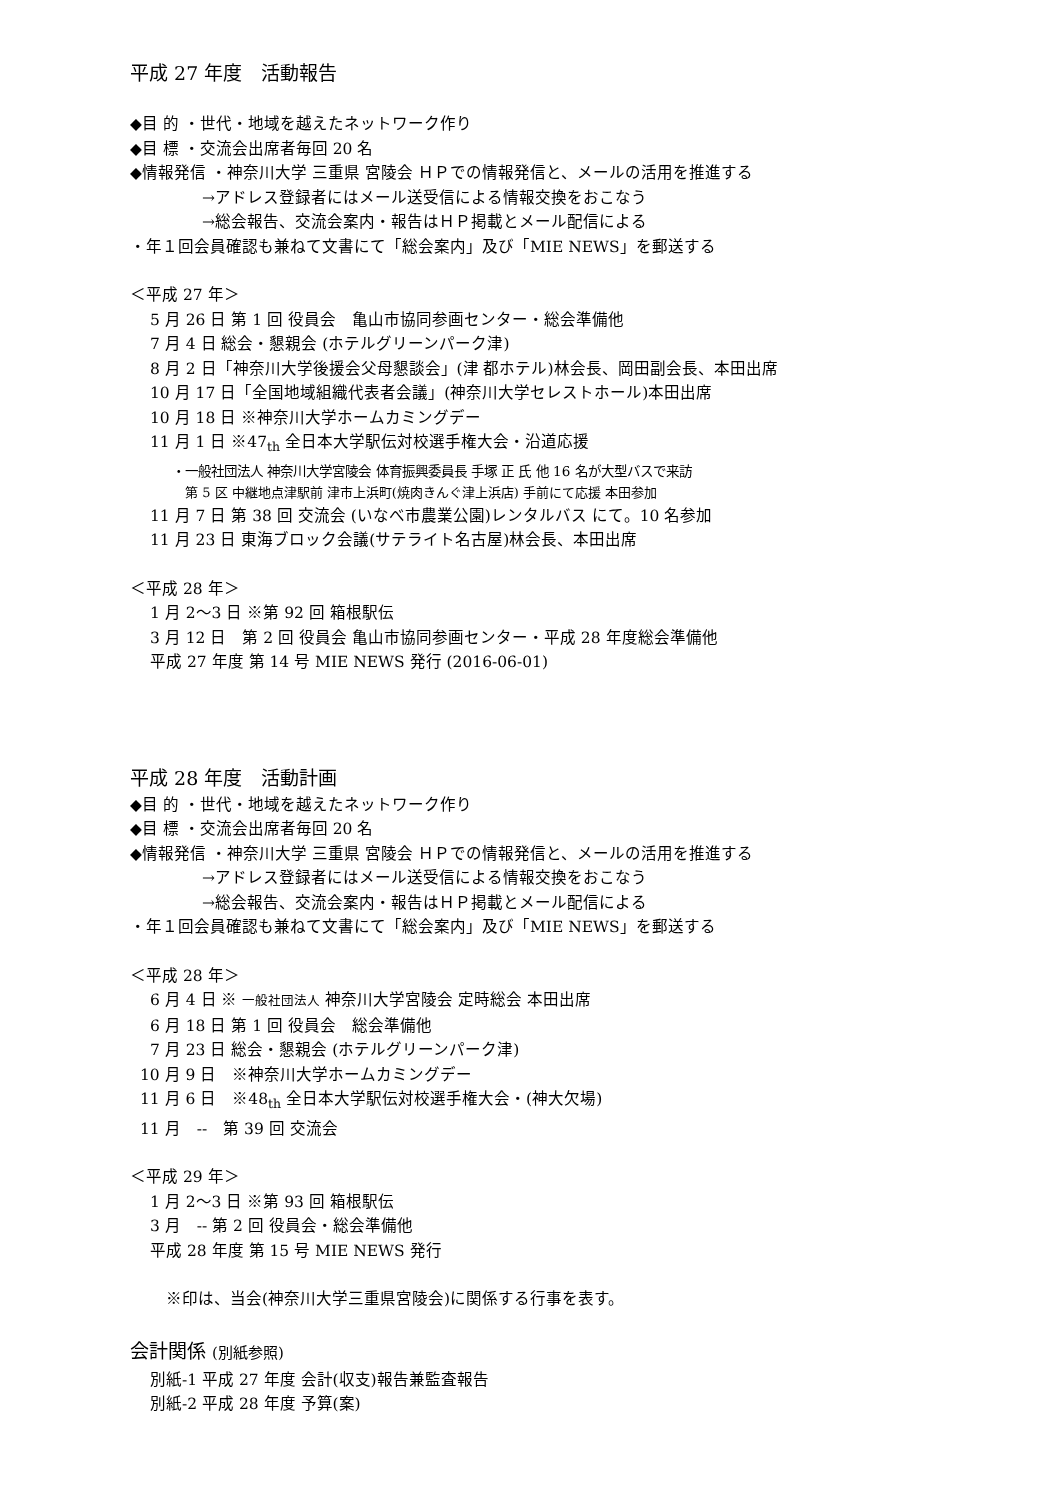平成 27 年度　活動報告
◆目 的 ・世代・地域を越えたネットワーク作り
◆目 標 ・交流会出席者毎回 20 名
◆情報発信 ・神奈川大学 三重県 宮陵会 ＨＰでの情報発信と、メールの活用を推進する
→アドレス登録者にはメール送受信による情報交換をおこなう
→総会報告、交流会案内・報告はＨＰ掲載とメール配信による
・年１回会員確認も兼ねて文書にて「総会案内」及び「MIE NEWS」を郵送する
＜平成 27 年＞
5 月 26 日 第 1 回 役員会　亀山市協同参画センター・総会準備他
7 月 4 日 総会・懇親会 (ホテルグリーンパーク津)
8 月 2 日「神奈川大学後援会父母懇談会」(津 都ホテル)林会長、岡田副会長、本田出席
10 月 17 日「全国地域組織代表者会議」(神奈川大学セレストホール)本田出席
10 月 18 日 ※神奈川大学ホームカミングデー
11 月 1 日 ※47<sub>th</sub> 全日本大学駅伝対校選手権大会・沿道応援
・一般社団法人 神奈川大学宮陵会 体育振興委員長 手塚 正 氏 他 16 名が大型バスで来訪
第 5 区 中継地点津駅前 津市上浜町(焼肉きんぐ津上浜店) 手前にて応援 本田参加
11 月 7 日 第 38 回 交流会 (いなべ市農業公園)レンタルバス にて。10 名参加
11 月 23 日 東海ブロック会議(サテライト名古屋)林会長、本田出席
＜平成 28 年＞
1 月 2〜3 日 ※第 92 回 箱根駅伝
3 月 12 日　第 2 回 役員会 亀山市協同参画センター・平成 28 年度総会準備他
平成 27 年度 第 14 号 MIE NEWS 発行 (2016-06-01)
平成 28 年度　活動計画
◆目 的 ・世代・地域を越えたネットワーク作り
◆目 標 ・交流会出席者毎回 20 名
◆情報発信 ・神奈川大学 三重県 宮陵会 ＨＰでの情報発信と、メールの活用を推進する
→アドレス登録者にはメール送受信による情報交換をおこなう
→総会報告、交流会案内・報告はＨＰ掲載とメール配信による
・年１回会員確認も兼ねて文書にて「総会案内」及び「MIE NEWS」を郵送する
＜平成 28 年＞
6 月 4 日 ※ 一般社団法人 神奈川大学宮陵会 定時総会 本田出席
6 月 18 日 第 1 回 役員会　総会準備他
7 月 23 日 総会・懇親会 (ホテルグリーンパーク津)
10 月 9 日　※神奈川大学ホームカミングデー
11 月 6 日　※48<sub>th</sub> 全日本大学駅伝対校選手権大会・(神大欠場)
11 月　--　第 39 回 交流会
＜平成 29 年＞
1 月 2〜3 日 ※第 93 回 箱根駅伝
3 月　-- 第 2 回 役員会・総会準備他
平成 28 年度 第 15 号 MIE NEWS 発行
※印は、当会(神奈川大学三重県宮陵会)に関係する行事を表す。
会計関係 (別紙参照)
別紙-1 平成 27 年度 会計(収支)報告兼監査報告
別紙-2 平成 28 年度 予算(案)